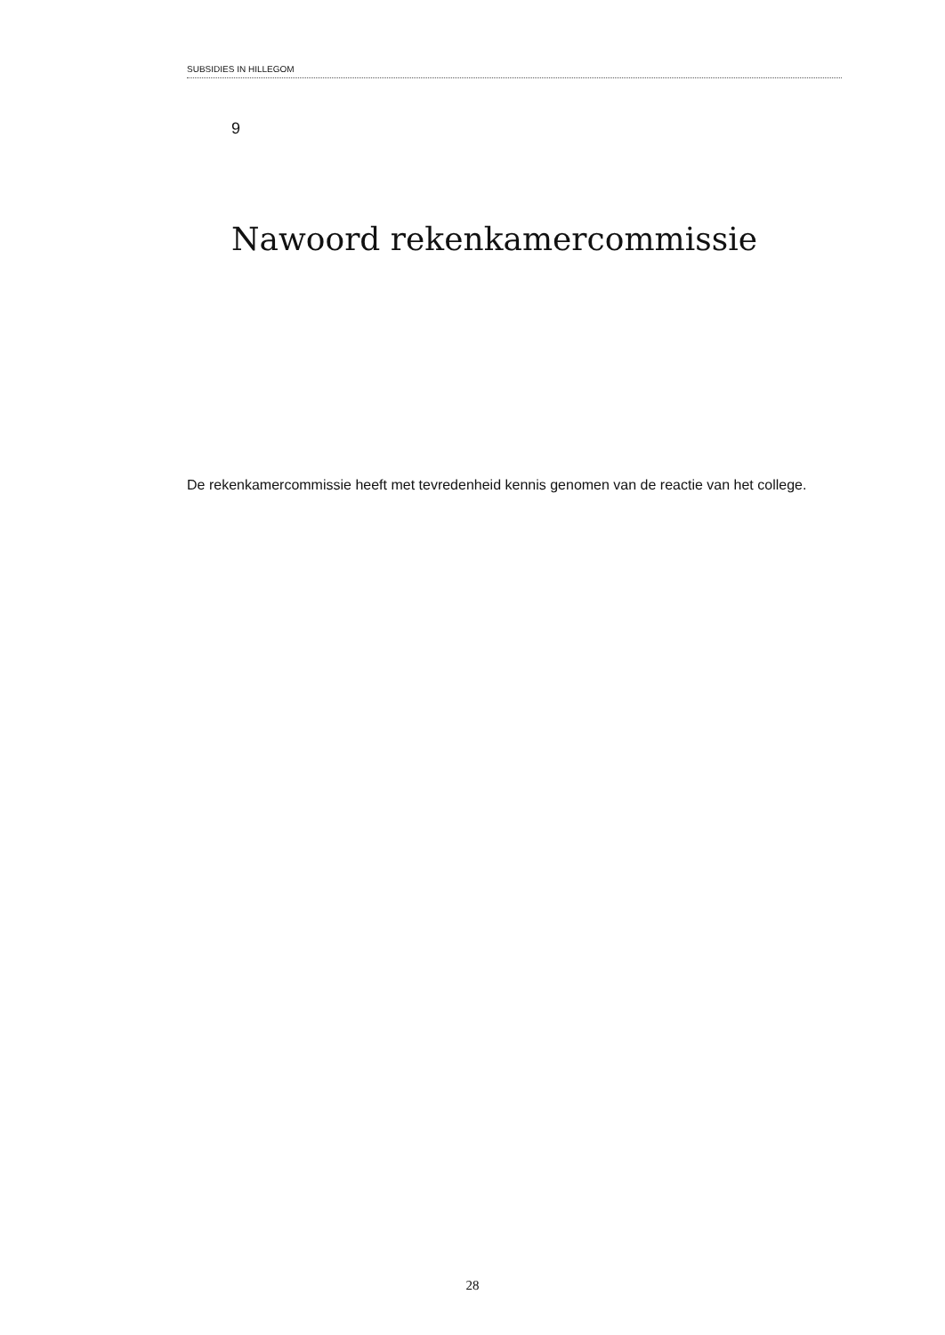SUBSIDIES IN HILLEGOM
9
Nawoord rekenkamercommissie
De rekenkamercommissie heeft met tevredenheid kennis genomen van de reactie van het college.
28